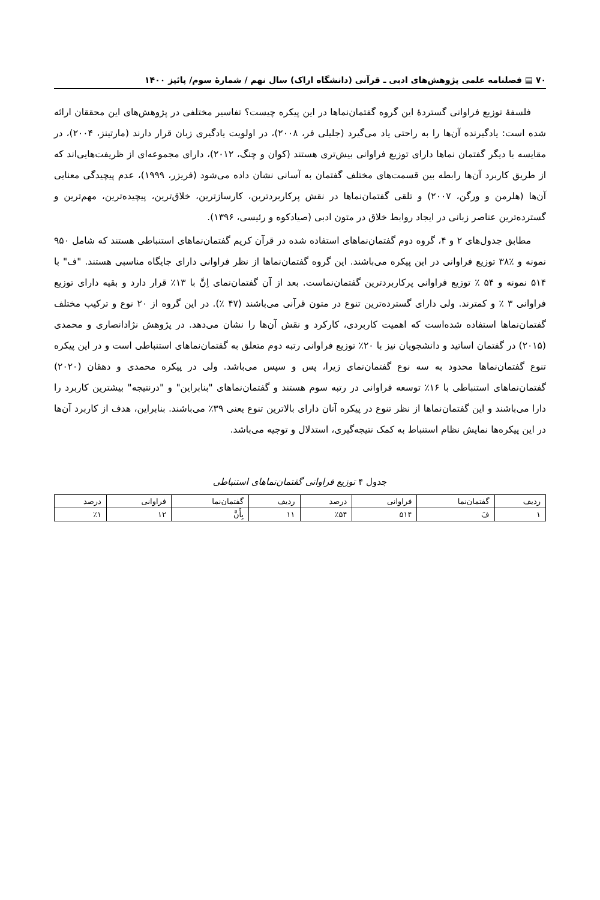۷۰ ▤ فصلنامه علمی پژوهش‌های ادبی ـ قرآنی (دانشگاه اراک) سال نهم / شمارۀ سوم/ پائیز ۱۴۰۰
فلسفۀ توزیع فراوانی گستردۀ این گروه گفتمان‌نماها در این پیکره چیست؟ تفاسیر مختلفی در پژوهش‌های این محققان ارائه شده است: یادگیرنده آن‌ها را به راحتی یاد می‌گیرد (جلیلی فر، ۲۰۰۸)، در اولویت یادگیری زبان قرار دارند (مارتینز، ۲۰۰۴)، در مقایسه با دیگر گفتمان نماها دارای توزیع فراوانی بیش‌تری هستند (کوان و چنگ، ۲۰۱۲)، دارای مجموعه‌ای از ظریفت‌هایی‌اند که از طریق کاربرد آن‌ها رابطه بین قسمت‌های مختلف گفتمان به آسانی نشان داده می‌شود (فریزر، ۱۹۹۹)، عدم پیچیدگی معنایی آن‌ها (هلرمن و ورگن، ۲۰۰۷) و تلقی گفتمان‌نماها در نقش پرکاربردترین، کارسازترین، خلاق‌ترین، پیچیده‌ترین، مهم‌ترین و گسترده‌ترین عناصر زبانی در ایجاد روابط خلاق در متون ادبی (صیادکوه و رئیسی، ۱۳۹۶).
مطابق جدول‌های ۲ و ۴، گروه دوم گفتمان‌نماهای استفاده شده در قرآن کریم گفتمان‌نماهای استنباطی هستند که شامل ۹۵۰ نمونه و ٪۳۸ توزیع فراوانی در این پیکره می‌باشند. این گروه گفتمان‌نماها از نظر فراوانی دارای جایگاه مناسبی هستند. "ف" با ۵۱۴ نمونه و ۵۴ ٪ توزیع فراوانی پرکاربردترین گفتمان‌نماست. بعد از آن گفتمان‌نمای اِنَّ با ۱۳٪ قرار دارد و بقیه دارای توزیع فراوانی ۳ ٪ و کمترند. ولی دارای گسترده‌ترین تنوع در متون قرآنی می‌باشند (۴۷ ٪). در این گروه از ۲۰ نوع و ترکیب مختلف گفتمان‌نماها استفاده شده‌است که اهمیت کاربردی، کارکرد و نقش آن‌ها را نشان می‌دهد. در پژوهش نژادانصاری و محمدی (۲۰۱۵) در گفتمان اساتید و دانشجویان نیز با ۲۰٪ توزیع فراوانی رتبه دوم متعلق به گفتمان‌نماهای استنباطی است و در این پیکره تنوع گفتمان‌نماها محدود به سه نوع گفتمان‌نمای زیرا، پس و سپس می‌باشد. ولی در پیکره محمدی و دهقان (۲۰۲۰) گفتمان‌نماهای استنباطی با ۱۶٪ توسعه فراوانی در رتبه سوم هستند و گفتمان‌نماهای "بنابراین" و "درنتیجه" بیشترین کاربرد را دارا می‌باشند و این گفتمان‌نماها از نظر تنوع در پیکره آنان دارای بالاترین تنوع یعنی ۳۹٪ می‌باشند. بنابراین، هدف از کاربرد آن‌ها در این پیکره‌ها نمایش نظام استنباط به کمک نتیجه‌گیری، استدلال و توجیه می‌باشد.
جدول ۴ توزیع فراوانی گفتمان‌نماهای استنباطی
| ردیف | گفتمان‌نما | فراوانی | درصد | ردیف | گفتمان‌نما | فراوانی | درصد |
| --- | --- | --- | --- | --- | --- | --- | --- |
| ۱ | فَ | ۵۱۴ | ٪۵۴ | ۱۱ | بِأَنَّ | ۱۲ | ٪۱ |